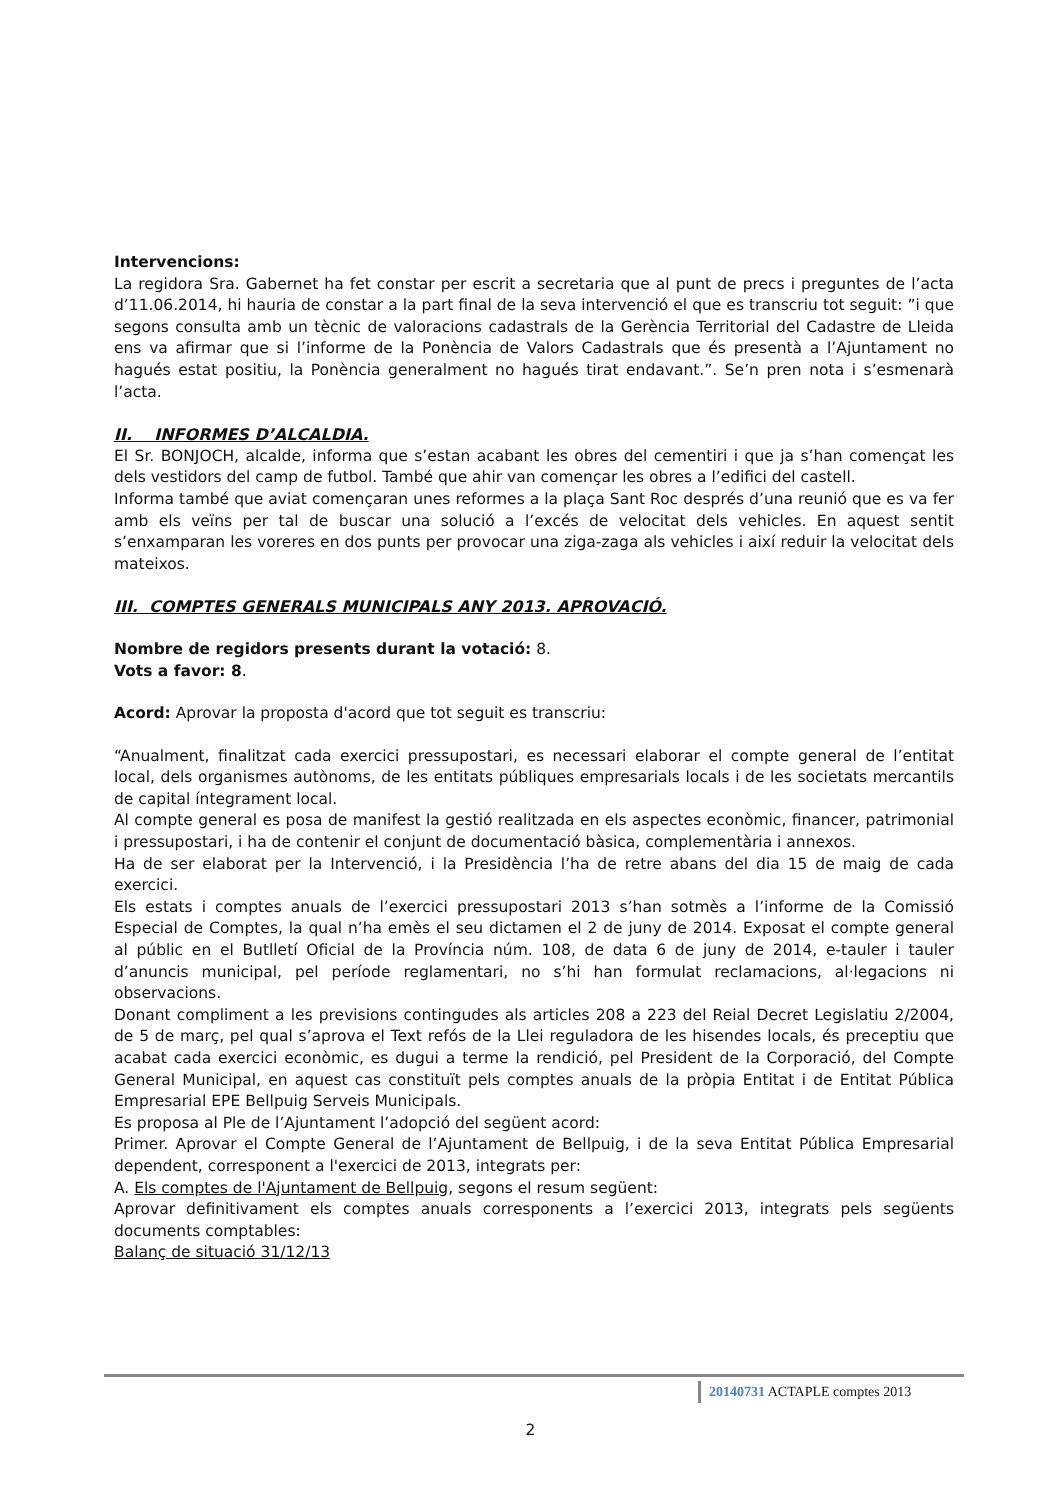Intervencions:
La regidora Sra. Gabernet ha fet constar per escrit a secretaria que al punt de precs i preguntes de l’acta d’11.06.2014, hi hauria de constar a la part final de la seva intervenció el que es transcriu tot seguit: ”i que segons consulta amb un tècnic de valoracions cadastrals de la Gerència Territorial del Cadastre de Lleida ens va afirmar que si l’informe de la Ponència de Valors Cadastrals que és presentà a l’Ajuntament no hagués estat positiu, la Ponència generalment no hagués tirat endavant.”. Se’n pren nota i s’esmenarà l’acta.
II. INFORMES D’ALCALDIA.
El Sr. BONJOCH, alcalde, informa que s’estan acabant les obres del cementiri i que ja s’han començat les dels vestidors del camp de futbol. També que ahir van començar les obres a l’edifici del castell.
Informa també que aviat començaran unes reformes a la plaça Sant Roc després d’una reunió que es va fer amb els veïns per tal de buscar una solució a l’excés de velocitat dels vehicles. En aquest sentit s’enxamparan les voreres en dos punts per provocar una ziga-zaga als vehicles i així reduir la velocitat dels mateixos.
III. COMPTES GENERALS MUNICIPALS ANY 2013. APROVACIÓ.
Nombre de regidors presents durant la votació: 8.
Vots a favor: 8.
Acord: Aprovar la proposta d'acord que tot seguit es transcriu:
“Anualment, finalitzat cada exercici pressupostari, es necessari elaborar el compte general de l’entitat local, dels organismes autònoms, de les entitats públiques empresarials locals i de les societats mercantils de capital íntegrament local.
Al compte general es posa de manifest la gestió realitzada en els aspectes econòmic, financer, patrimonial i pressupostari, i ha de contenir el conjunt de documentació bàsica, complementària i annexos.
Ha de ser elaborat per la Intervenció, i la Presidència l’ha de retre abans del dia 15 de maig de cada exercici.
Els estats i comptes anuals de l’exercici pressupostari 2013 s’han sotmès a l’informe de la Comissió Especial de Comptes, la qual n’ha emès el seu dictamen el 2 de juny de 2014. Exposat el compte general al públic en el Butlletí Oficial de la Província núm. 108, de data 6 de juny de 2014, e-tauler i tauler d’anuncis municipal, pel període reglamentari, no s’hi han formulat reclamacions, al·legacions ni observacions.
Donant compliment a les previsions contingudes als articles 208 a 223 del Reial Decret Legislatiu 2/2004, de 5 de març, pel qual s’aprova el Text refós de la Llei reguladora de les hisendes locals, és preceptiu que acabat cada exercici econòmic, es dugui a terme la rendició, pel President de la Corporació, del Compte General Municipal, en aquest cas constituït pels comptes anuals de la pròpia Entitat i de Entitat Pública Empresarial EPE Bellpuig Serveis Municipals.
Es proposa al Ple de l’Ajuntament l’adopció del següent acord:
Primer. Aprovar el Compte General de l’Ajuntament de Bellpuig, i de la seva Entitat Pública Empresarial dependent, corresponent a l'exercici de 2013, integrats per:
A. Els comptes de l'Ajuntament de Bellpuig, segons el resum següent:
Aprovar definitivament els comptes anuals corresponents a l’exercici 2013, integrats pels següents documents comptables:
Balanç de situació 31/12/13
20140731 ACTAPLE comptes 2013
2